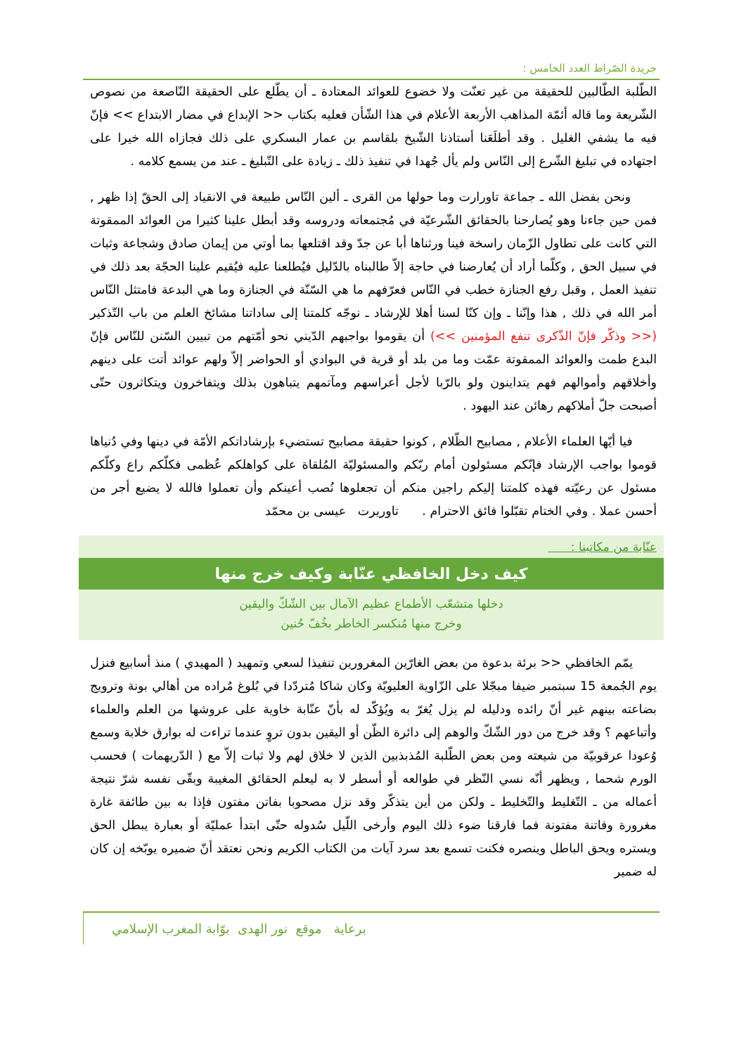جريدة الصّراط العدد الخامس :
الطّلبة الطّالبين للحقيقة من غير تعنّت ولا خضوع للعوائد المعتادة ـ أن يطّلع على الحقيقة النّاصعة من نصوص الشّريعة وما قاله أئمّة المذاهب الأربعة الأعلام في هذا الشّأن فعليه بكتاب << الإبداع في مضار الابتداع >> فإنّ فيه ما يشفي الغليل . وقد أطلَعَنا أستاذنا الشّيخ بلقاسم بن عمار البسكري على ذلك فجازاه الله خيرا على اجتهاده في تبليغ الشّرع إلى النّاس ولم يأل جُهدا في تنفيذ ذلك ـ زيادة على التّبليغ ـ عند من يسمع كلامه .
ونحن بفضل الله ـ جماعة تاورارت وما حولها من القرى ـ ألين النّاس طبيعة في الانقياد إلى الحقّ إذا ظهر , فمن حين جاءنا وهو يُصارحنا بالحقائق الشّرعيّة في مُجتمعاته ودروسه وقد أبطل علينا كثيرا من العوائد الممقوتة التي كانت على تطاول الزّمان راسخة فينا ورثناها أبا عن جدّ وقد اقتلعها بما أوتي من إيمان صادق وشجاعة وثبات في سبيل الحق , وكلّما أراد أن يُعارضنا في حاجة إلاّ طالبناه بالدّليل فيُطلعنا عليه فيُقيم علينا الحجّة بعد ذلك في تنفيذ العمل , وقبل رفع الجنازة خطب في النّاس فعرّفهم ما هي السّنّة في الجنازة وما هي البدعة فامتثل النّاس أمر الله في ذلك , هذا وإنّنا ـ وإن كنّا لسنا أهلا للإرشاد ـ نوجّه كلمتنا إلى ساداتنا مشائخ العلم من باب التّذكير (<< وذكّر فإنّ الذّكرى تنفع المؤمنين >>) أن يقوموا بواجبهم الدّيني نحو أمّتهم من تبيين السّنن للنّاس فإنّ البدع طمت والعوائد الممقوتة عمّت وما من بلد أو قرية في البوادي أو الحواضر إلاّ ولهم عوائد أتت على دينهم وأخلاقهم وأموالهم فهم يتداينون ولو بالرّبا لأجل أعراسهم ومآتمهم يتباهون بذلك ويتفاخرون ويتكاثرون حتّى أصبحت جلّ أملاكهم رهائن عند اليهود .
فيا أيّها العلماء الأعلام , مصابيح الظّلام , كونوا حقيقة مصابيح تستضيء بإرشاداتكم الأمّة في دينها وفي دُنياها قوموا بواجب الإرشاد فإنّكم مسئولون أمام ربّكم والمسئوليّة المُلقاة على كواهلكم عُظمى فكلّكم راع وكلّكم مسئول عن رعيّته فهذه كلمتنا إليكم راجين منكم أن تجعلوها نُصب أعينكم وأن تعملوا فالله لا يضيع أجر من أحسن عملا . وفي الختام تقبّلوا فائق الاحترام . تاوريرت عيسى بن محمّد
عنّابة من مكاتبنا :
كيف دخل الخافظي عنّابة وكيف خرج منها
دخلها متشعّب الأطماع عظيم الآمال بين الشّكّ واليقين
وخرج منها مُنكسر الخاطر بخُفّ حُنين
يمّم الخافظي << برئة بدعوة من بعض الغارّين المغرورين تنفيذا لسعي وتمهيد ( المهيدي ) منذ أسابيع فنزل يوم الجُمعة 15 سبتمبر ضيفا مبجّلا على الزّاوية العليويّة وكان شاكا مُتردّدا في بُلوغ مُراده من أهالي بونة وترويج بضاعته بينهم غير أنّ رائده ودليله لم يزل يُغرّ به ويُؤكّد له بأنّ عنّابة خاوية على عروشها من العلم والعلماء وأتباعهم ؟ وقد خرج من دور الشّكّ والوهم إلى دائرة الظّن أو اليقين بدون تروٍ عندما تراءت له بوارق خلابة وسمع وُعودا عرقوبيّة من شيعته ومن بعض الطّلبة المُذبذبين الذين لا خلاق لهم ولا ثبات إلاّ مع ( الدّريهمات ) فحسب الورم شحما , ويظهر أنّه نسي النّظر في طوالعه أو أسطر لا به ليعلم الحقائق المغيبة وبقّى نفسه شرّ نتيجة أعماله من ـ التّغليط والتّخليط ـ ولكن من أين يتذكّر وقد نزل مصحوبا بفاتن مفتون فإذا به بين طائفة غارة مغرورة وفاتنة مفتونة فما فارقنا ضوء ذلك اليوم وأرخى اللّيل سُدوله حتّى ابتدأ عمليّة أو بعبارة يبطل الحق ويستره ويحق الباطل وينصره فكنت تسمع بعد سرد آيات من الكتاب الكريم ونحن نعتقد أنّ ضميره يوبّخه إن كان له ضمير
برعاية موقع نور الهدى بوّابة المغرب الإسلامي